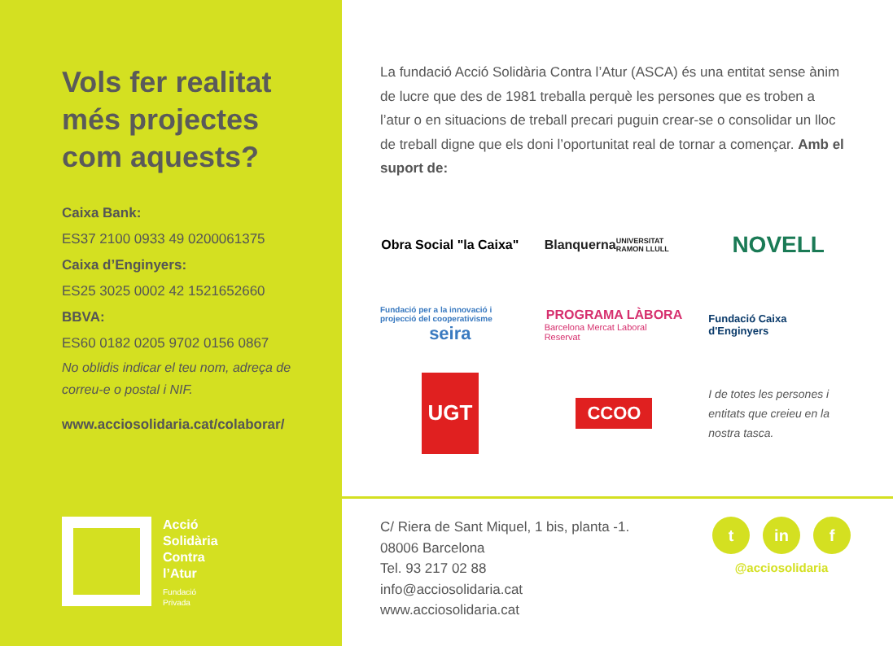Vols fer realitat més projectes com aquests?
Caixa Bank:
ES37 2100 0933 49 0200061375
Caixa d’Enginyers:
ES25 3025 0002 42 1521652660
BBVA:
ES60 0182 0205 9702 0156 0867
No oblidis indicar el teu nom, adreça de correu-e o postal i NIF.
www.acciosolidaria.cat/colaborar/
La fundació Acció Solidària Contra l’Atur (ASCA) és una entitat sense ànim de lucre que des de 1981 treballa perquè les persones que es troben a l’atur o en situacions de treball precari puguin crear-se o consolidar un lloc de treball digne que els doni l’oportunitat real de tornar a començar. Amb el suport de:
Obra Social "la Caixa"
Blanquerna
UNIVERSITAT RAMON LLULL
NOVELL
Fundació per a la innovació i projecció del cooperativisme
seira
PROGRAMA LÀBORA
Barcelona Mercat Laboral Reservat
Fundació Caixa d'Enginyers
UGT
CCOO
I de totes les persones i entitats que creieu en la nostra tasca.
Acció
Solidària
Contra
l’Atur
Fundació
Privada
C/ Riera de Sant Miquel, 1 bis, planta -1.
08006 Barcelona
Tel. 93 217 02 88
info@acciosolidaria.cat
www.acciosolidaria.cat
tin f
@acciosolidaria